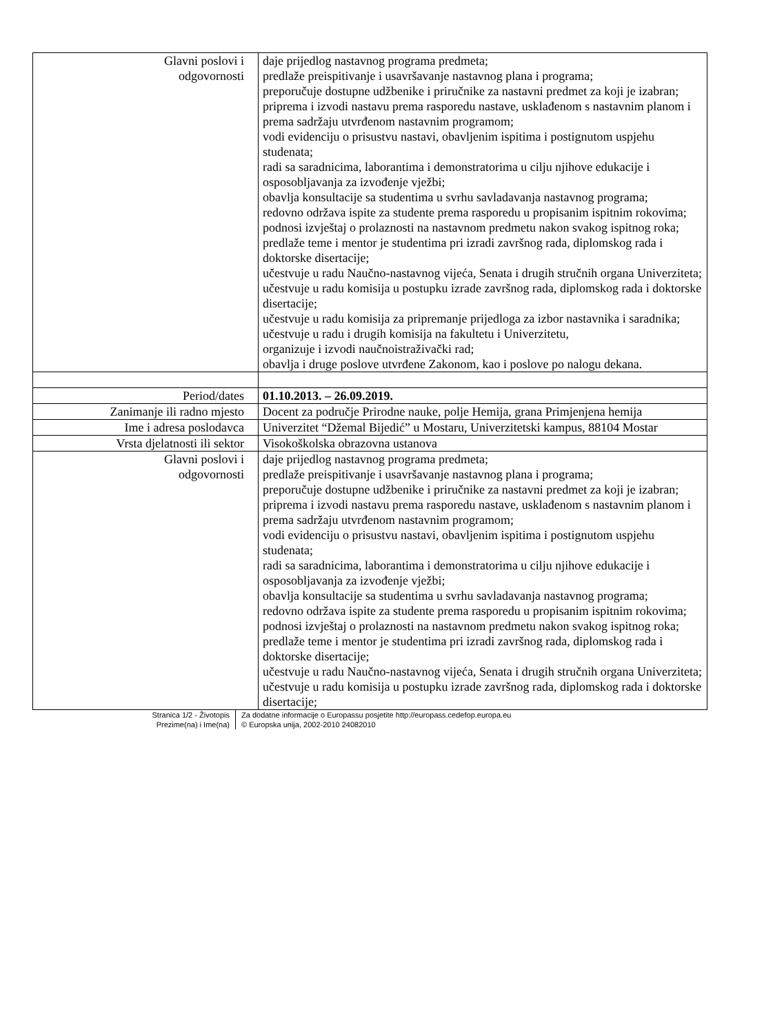| Glavni poslovi i odgovornosti | daje prijedlog nastavnog programa predmeta; predlaže preispitivanje i usavršavanje nastavnog plana i programa; preporučuje dostupne udžbenike i priručnike za nastavni predmet za koji je izabran; priprema i izvodi nastavu prema rasporedu nastave, usklađenom s nastavnim planom i prema sadržaju utvrđenom nastavnim programom; vodi evidenciju o prisustvu nastavi, obavljenim ispitima i postignutom uspjehu studenata; radi sa saradnicima, laborantima i demonstratorima u cilju njihove edukacije i osposobljavanja za izvođenje vježbi; obavlja konsultacije sa studentima u svrhu savladavanja nastavnog programa; redovno održava ispite za studente prema rasporedu u propisanim ispitnim rokovima; podnosi izvještaj o prolaznosti na nastavnom predmetu nakon svakog ispitnog roka; predlaže teme i mentor je studentima pri izradi završnog rada, diplomskog rada i doktorske disertacije; učestvuje u radu Naučno-nastavnog vijeća, Senata i drugih stručnih organa Univerziteta; učestvuje u radu komisija u postupku izrade završnog rada, diplomskog rada i doktorske disertacije; učestvuje u radu komisija za pripremanje prijedloga za izbor nastavnika i saradnika; učestvuje u radu i drugih komisija na fakultetu i Univerzitetu, organizuje i izvodi naučnoistraživački rad; obavlja i druge poslove utvrđene Zakonom, kao i poslove po nalogu dekana. |
| Period/dates | 01.10.2013. – 26.09.2019. |
| Zanimanje ili radno mjesto | Docent za područje Prirodne nauke, polje Hemija, grana Primjenjena hemija |
| Ime i adresa poslodavca | Univerzitet “Džemal Bijedić” u Mostaru, Univerzitetski kampus, 88104 Mostar |
| Vrsta djelatnosti ili sektor | Visokoškolska obrazovna ustanova |
| Glavni poslovi i odgovornosti | daje prijedlog nastavnog programa predmeta; predlaže preispitivanje i usavršavanje nastavnog plana i programa; preporučuje dostupne udžbenike i priručnike za nastavni predmet za koji je izabran; priprema i izvodi nastavu prema rasporedu nastave, usklađenom s nastavnim planom i prema sadržaju utvrđenom nastavnim programom; vodi evidenciju o prisustvu nastavi, obavljenim ispitima i postignutom uspjehu studenata; radi sa saradnicima, laborantima i demonstratorima u cilju njihove edukacije i osposobljavanja za izvođenje vježbi; obavlja konsultacije sa studentima u svrhu savladavanja nastavnog programa; redovno održava ispite za studente prema rasporedu u propisanim ispitnim rokovima; podnosi izvještaj o prolaznosti na nastavnom predmetu nakon svakog ispitnog roka; predlaže teme i mentor je studentima pri izradi završnog rada, diplomskog rada i doktorske disertacije; učestvuje u radu Naučno-nastavnog vijeća, Senata i drugih stručnih organa Univerziteta; učestvuje u radu komisija u postupku izrade završnog rada, diplomskog rada i doktorske disertacije; |
Stranica 1/2 - Životopis
Prezime(na) i Ime(na)
Za dodatne informacije o Europassu posjetite http://europass.cedefop.europa.eu
© Europska unija, 2002-2010 24082010